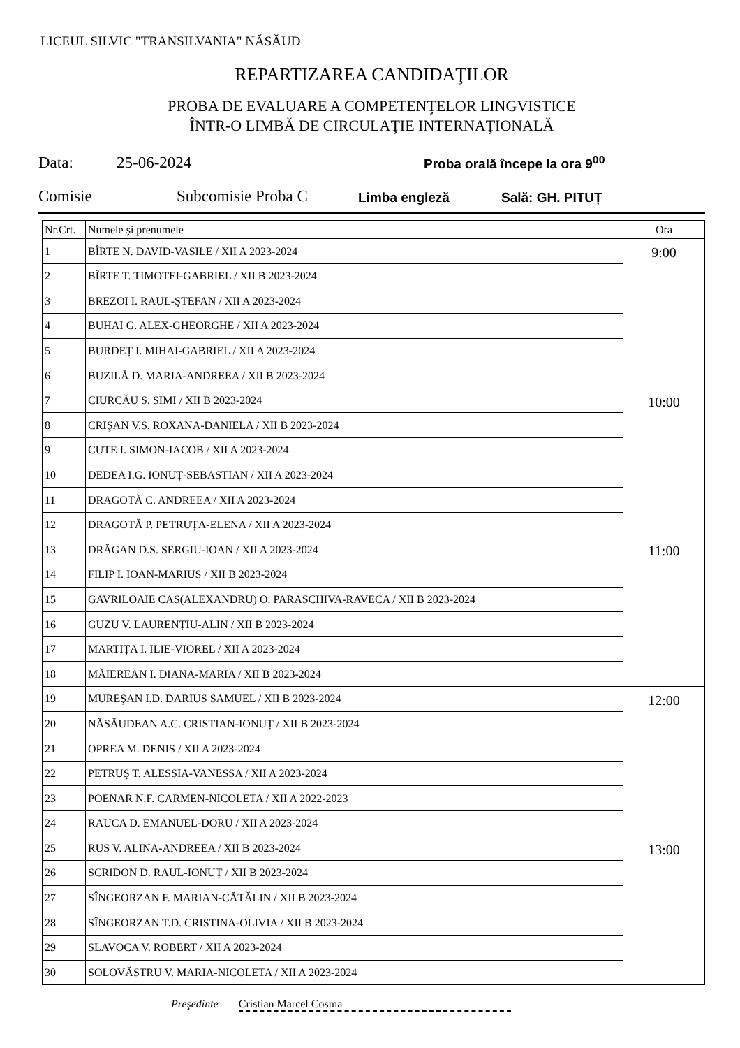LICEUL SILVIC "TRANSILVANIA" NĂSĂUD
REPARTIZAREA CANDIDAŢILOR
PROBA DE EVALUARE A COMPETENŢELOR LINGVISTICE
ÎNTR-O LIMBĂ DE CIRCULAŢIE INTERNAŢIONALĂ
Data: 25-06-2024 Proba orală începe la ora 9<sup>00</sup>
Comisie Subcomisie Proba C Limba engleză Sală: GH. PITUȚ
| Nr.Crt. | Numele şi prenumele | Ora |
| --- | --- | --- |
| 1 | BÎRTE N. DAVID-VASILE / XII A 2023-2024 | 9:00 |
| 2 | BÎRTE T. TIMOTEI-GABRIEL / XII B 2023-2024 | |
| 3 | BREZOI I. RAUL-ŞTEFAN / XII A 2023-2024 | |
| 4 | BUHAI G. ALEX-GHEORGHE / XII A 2023-2024 | |
| 5 | BURDEȚ I. MIHAI-GABRIEL / XII A 2023-2024 | |
| 6 | BUZILĂ D. MARIA-ANDREEA / XII B 2023-2024 | |
| 7 | CIURCĂU S. SIMI / XII B 2023-2024 | 10:00 |
| 8 | CRIŞAN V.S. ROXANA-DANIELA / XII B 2023-2024 | |
| 9 | CUTE I. SIMON-IACOB / XII A 2023-2024 | |
| 10 | DEDEA I.G. IONUȚ-SEBASTIAN / XII A 2023-2024 | |
| 11 | DRAGOTĂ C. ANDREEA / XII A 2023-2024 | |
| 12 | DRAGOTĂ P. PETRUȚA-ELENA / XII A 2023-2024 | |
| 13 | DRĂGAN D.S. SERGIU-IOAN / XII A 2023-2024 | 11:00 |
| 14 | FILIP I. IOAN-MARIUS / XII B 2023-2024 | |
| 15 | GAVRILOAIE CAS(ALEXANDRU) O. PARASCHIVA-RAVECA / XII B 2023-2024 | |
| 16 | GUZU V. LAURENȚIU-ALIN / XII B 2023-2024 | |
| 17 | MARTIȚA I. ILIE-VIOREL / XII A 2023-2024 | |
| 18 | MĂIEREAN I. DIANA-MARIA / XII B 2023-2024 | |
| 19 | MUREŞAN I.D. DARIUS SAMUEL / XII B 2023-2024 | 12:00 |
| 20 | NĂSĂUDEAN A.C. CRISTIAN-IONUȚ / XII B 2023-2024 | |
| 21 | OPREA M. DENIS / XII A 2023-2024 | |
| 22 | PETRUŞ T. ALESSIA-VANESSA / XII A 2023-2024 | |
| 23 | POENAR N.F. CARMEN-NICOLETA / XII A 2022-2023 | |
| 24 | RAUCA D. EMANUEL-DORU / XII A 2023-2024 | |
| 25 | RUS V. ALINA-ANDREEA / XII B 2023-2024 | 13:00 |
| 26 | SCRIDON D. RAUL-IONUȚ / XII B 2023-2024 | |
| 27 | SÎNGEORZAN F. MARIAN-CĂTĂLIN / XII B 2023-2024 | |
| 28 | SÎNGEORZAN T.D. CRISTINA-OLIVIA / XII B 2023-2024 | |
| 29 | SLAVOCA V. ROBERT / XII A 2023-2024 | |
| 30 | SOLOVĂSTRU V. MARIA-NICOLETA / XII A 2023-2024 | |
Preşedinte Cristian Marcel Cosma